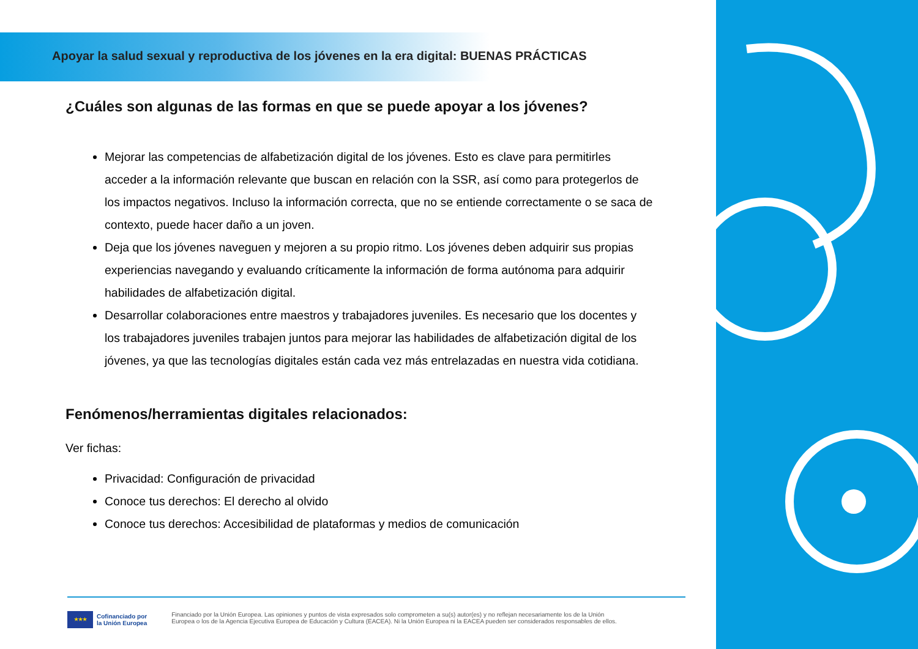Apoyar la salud sexual y reproductiva de los jóvenes en la era digital: BUENAS PRÁCTICAS
¿Cuáles son algunas de las formas en que se puede apoyar a los jóvenes?
Mejorar las competencias de alfabetización digital de los jóvenes. Esto es clave para permitirles acceder a la información relevante que buscan en relación con la SSR, así como para protegerlos de los impactos negativos. Incluso la información correcta, que no se entiende correctamente o se saca de contexto, puede hacer daño a un joven.
Deja que los jóvenes naveguen y mejoren a su propio ritmo. Los jóvenes deben adquirir sus propias experiencias navegando y evaluando críticamente la información de forma autónoma para adquirir habilidades de alfabetización digital.
Desarrollar colaboraciones entre maestros y trabajadores juveniles. Es necesario que los docentes y los trabajadores juveniles trabajen juntos para mejorar las habilidades de alfabetización digital de los jóvenes, ya que las tecnologías digitales están cada vez más entrelazadas en nuestra vida cotidiana.
Fenómenos/herramientas digitales relacionados:
Ver fichas:
Privacidad: Configuración de privacidad
Conoce tus derechos: El derecho al olvido
Conoce tus derechos: Accesibilidad de plataformas y medios de comunicación
★★★
Cofinanciado por
la Unión Europea
Financiado por la Unión Europea. Las opiniones y puntos de vista expresados solo comprometen a su(s) autor(es) y no reflejan necesariamente los de la Unión
Europea o los de la Agencia Ejecutiva Europea de Educación y Cultura (EACEA). Ni la Unión Europea ni la EACEA pueden ser considerados responsables de ellos.